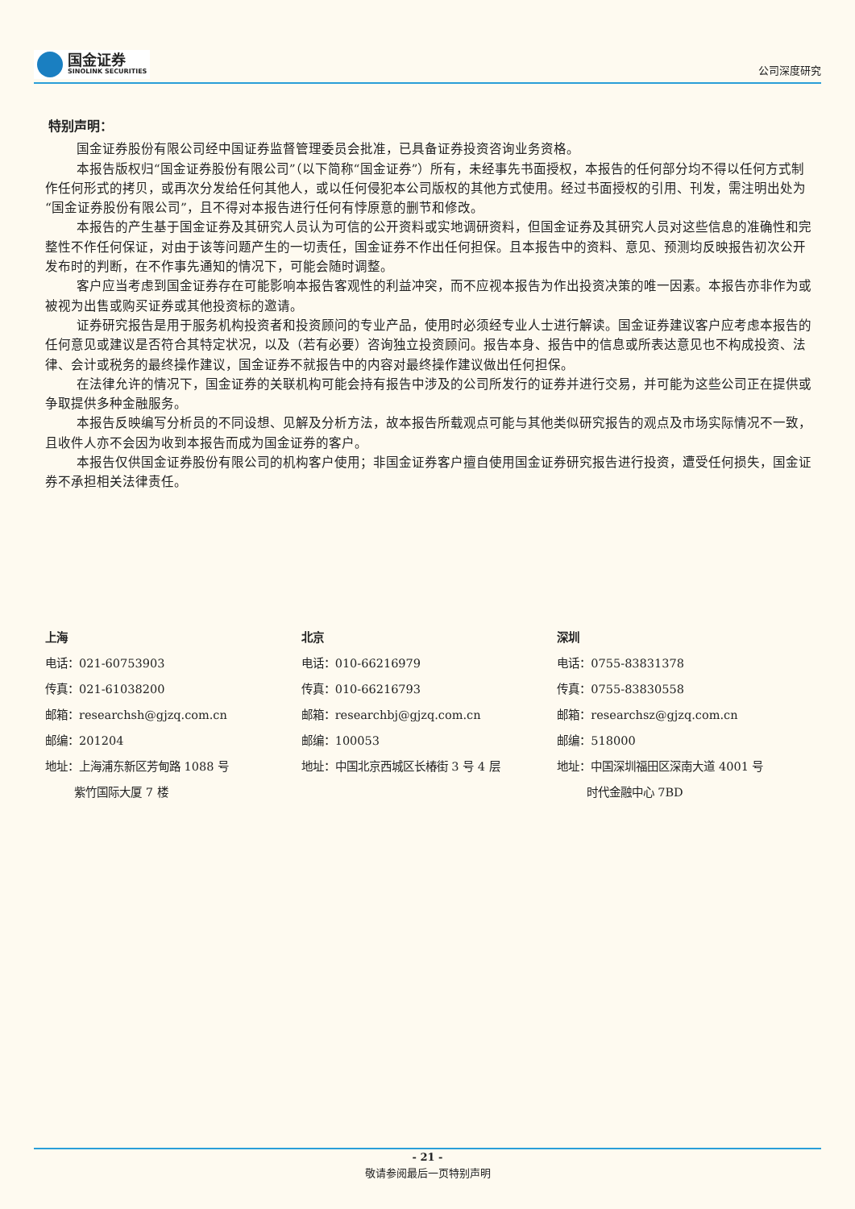国金证券
SINOLINK SECURITIES
公司深度研究
特别声明：
国金证券股份有限公司经中国证券监督管理委员会批准，已具备证券投资咨询业务资格。
本报告版权归“国金证券股份有限公司”（以下简称“国金证券”）所有，未经事先书面授权，本报告的任何部分均不得以任何方式制作任何形式的拷贝，或再次分发给任何其他人，或以任何侵犯本公司版权的其他方式使用。经过书面授权的引用、刊发，需注明出处为“国金证券股份有限公司”，且不得对本报告进行任何有悖原意的删节和修改。
本报告的产生基于国金证券及其研究人员认为可信的公开资料或实地调研资料，但国金证券及其研究人员对这些信息的准确性和完整性不作任何保证，对由于该等问题产生的一切责任，国金证券不作出任何担保。且本报告中的资料、意见、预测均反映报告初次公开发布时的判断，在不作事先通知的情况下，可能会随时调整。
客户应当考虑到国金证券存在可能影响本报告客观性的利益冲突，而不应视本报告为作出投资决策的唯一因素。本报告亦非作为或被视为出售或购买证券或其他投资标的邀请。
证券研究报告是用于服务机构投资者和投资顾问的专业产品，使用时必须经专业人士进行解读。国金证券建议客户应考虑本报告的任何意见或建议是否符合其特定状况，以及（若有必要）咨询独立投资顾问。报告本身、报告中的信息或所表达意见也不构成投资、法律、会计或税务的最终操作建议，国金证券不就报告中的内容对最终操作建议做出任何担保。
在法律允许的情况下，国金证券的关联机构可能会持有报告中涉及的公司所发行的证券并进行交易，并可能为这些公司正在提供或争取提供多种金融服务。
本报告反映编写分析员的不同设想、见解及分析方法，故本报告所载观点可能与其他类似研究报告的观点及市场实际情况不一致，且收件人亦不会因为收到本报告而成为国金证券的客户。
本报告仅供国金证券股份有限公司的机构客户使用；非国金证券客户擅自使用国金证券研究报告进行投资，遭受任何损失，国金证券不承担相关法律责任。
上海
电话：021-60753903
传真：021-61038200
邮箱：researchsh@gjzq.com.cn
邮编：201204
地址：上海浦东新区芳甸路 1088 号
   紫竹国际大厦 7 楼
北京
电话：010-66216979
传真：010-66216793
邮箱：researchbj@gjzq.com.cn
邮编：100053
地址：中国北京西城区长椿街 3 号 4 层
深圳
电话：0755-83831378
传真：0755-83830558
邮箱：researchsz@gjzq.com.cn
邮编：518000
地址：中国深圳福田区深南大道 4001 号
   时代金融中心 7BD
- 21 -
敬请参阅最后一页特别声明